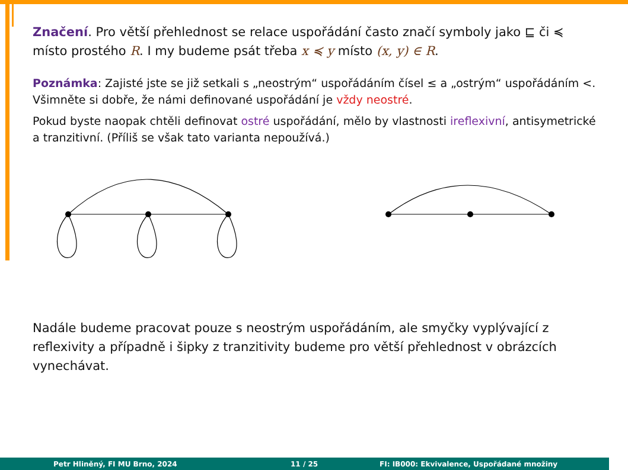Značení. Pro větší přehlednost se relace uspořádání často značí symboly jako ⊑ či ≼ místo prostého R. I my budeme psát třeba x ≼ y místo (x, y) ∈ R.
Poznámka: Zajisté jste se již setkali s „neostrým“ uspořádáním čísel ≤ a „ostrým“ uspořádáním <. Všimněte si dobře, že námi definované uspořádání je vždy neostré.
Pokud byste naopak chtěli definovat ostré uspořádání, mělo by vlastnosti ireflexivní, antisymetrické a tranzitivní. (Příliš se však tato varianta nepoužívá.)
Nadále budeme pracovat pouze s neostrým uspořádáním, ale smyčky vyplývající z reflexivity a případně i šipky z tranzitivity budeme pro větší přehlednost v obrázcích vynechávat.
Petr Hliněný, FI MU Brno, 2024 11 / 25 FI: IB000: Ekvivalence, Uspořádané množiny